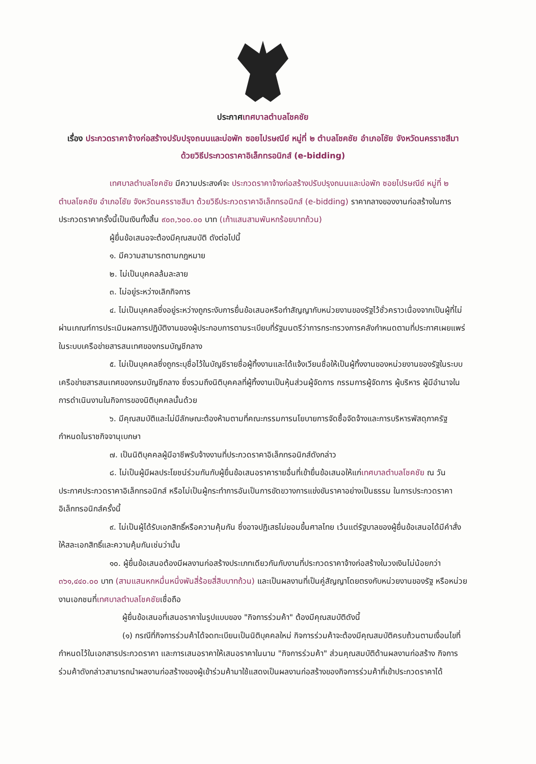ประกาศเทศบาลตำบลโชคชัย
เรื่อง ประกวดราคาจ้างก่อสร้างปรับปรุงถนนและบ่อพัก ซอยไปรษณีย์ หมู่ที่ ๒ ตำบลโชคชัย อำเภอโชัย จังหวัดนครราชสีมา ด้วยวิธีประกวดราคาอิเล็กทรอนิกส์ (e-bidding)
เทศบาลตำบลโชคชัย มีความประสงค์จะ ประกวดราคาจ้างก่อสร้างปรับปรุงถนนและบ่อพัก ซอยไปรษณีย์ หมู่ที่ ๒ ตำบลโชคชัย อำเภอโชัย จังหวัดนครราชสีมา ด้วยวิธีประกวดราคาอิเล็กทรอนิกส์ (e-bidding) ราคากลางของงานก่อสร้างในการประกวดราคาครั้งนี้เป็นเงินทั้งสิ้น ๙๐๓,๖๐๐.๐๐ บาท (เก้าแสนสามพันหกร้อยบาทถ้วน)
ผู้ยื่นข้อเสนอจะต้องมีคุณสมบัติ ดังต่อไปนี้
๑. มีความสามารถตามกฎหมาย
๒. ไม่เป็นบุคคลล้มละลาย
๓. ไม่อยู่ระหว่างเลิกกิจการ
๔. ไม่เป็นบุคคลซึ่งอยู่ระหว่างถูกระงับการยื่นข้อเสนอหรือทำสัญญากับหน่วยงานของรัฐไว้ชั่วคราวเนื่องจากเป็นผู้ที่ไม่ผ่านเกณฑ์การประเมินผลการปฏิบัติงานของผู้ประกอบการตามระเบียบที่รัฐมนตรีว่าการกระทรวงการคลังกำหนดตามที่ประกาศเผยแพร่ในระบบเครือข่ายสารสนเทศของกรมบัญชีกลาง
๕. ไม่เป็นบุคคลซึ่งถูกระบุชื่อไว้ในบัญชีรายชื่อผู้ทิ้งงานและได้แจ้งเวียนชื่อให้เป็นผู้ทิ้งงานของหน่วยงานของรัฐในระบบเครือข่ายสารสนเทศของกรมบัญชีกลาง ซึ่งรวมถึงนิติบุคคลที่ผู้ทิ้งงานเป็นหุ้นส่วนผู้จัดการ กรรมการผู้จัดการ ผู้บริหาร ผู้มีอำนาจในการดำเนินงานในกิจการของนิติบุคคลนั้นด้วย
๖. มีคุณสมบัติและไม่มีลักษณะต้องห้ามตามที่คณะกรรมการนโยบายการจัดซื้อจัดจ้างและการบริหารพัสดุภาครัฐกำหนดในราชกิจจานุเบกษา
๗. เป็นนิติบุคคลผู้มีอาชีพรับจ้างงานที่ประกวดราคาอิเล็กทรอนิกส์ดังกล่าว
๘. ไม่เป็นผู้มีผลประโยชน์ร่วมกันกับผู้ยื่นข้อเสนอราคารายอื่นที่เข้ายื่นข้อเสนอให้แก่เทศบาลตำบลโชคชัย ณ วันประกาศประกวดราคาอิเล็กทรอนิกส์ หรือไม่เป็นผู้กระทำการอันเป็นการขัดขวางการแข่งขันราคาอย่างเป็นธรรม ในการประกวดราคาอิเล็กทรอนิกส์ครั้งนี้
๙. ไม่เป็นผู้ได้รับเอกสิทธิ์หรือความคุ้มกัน ซึ่งอาจปฏิเสธไม่ยอมขึ้นศาลไทย เว้นแต่รัฐบาลของผู้ยื่นข้อเสนอได้มีคำสั่งให้สละเอกสิทธิ์และความคุ้มกันเช่นว่านั้น
๑๐. ผู้ยื่นข้อเสนอต้องมีผลงานก่อสร้างประเภทเดียวกันกับงานที่ประกวดราคาจ้างก่อสร้างในวงเงินไม่น้อยกว่า ๓๖๑,๔๔๐.๐๐ บาท (สามแสนหกหมื่นหนึ่งพันสี่ร้อยสี่สิบบาทถ้วน) และเป็นผลงานที่เป็นคู่สัญญาโดยตรงกับหน่วยงานของรัฐ หรือหน่วยงานเอกชนที่เทศบาลตำบลโชคชัยเชื่อถือ
ผู้ยื่นข้อเสนอที่เสนอราคาในรูปแบบของ "กิจการร่วมค้า" ต้องมีคุณสมบัติดังนี้
(๑) กรณีที่กิจการร่วมค้าได้จดทะเบียนเป็นนิติบุคคลใหม่ กิจการร่วมค้าจะต้องมีคุณสมบัติครบถ้วนตามเงื่อนไขที่กำหนดไว้ในเอกสารประกวดราคา และการเสนอราคาให้เสนอราคาในนาม "กิจการร่วมค้า" ส่วนคุณสมบัติด้านผลงานก่อสร้าง กิจการร่วมค้าดังกล่าวสามารถนำผลงานก่อสร้างของผู้เข้าร่วมค้ามาใช้แสดงเป็นผลงานก่อสร้างของกิจการร่วมค้าที่เข้าประกวดราคาได้